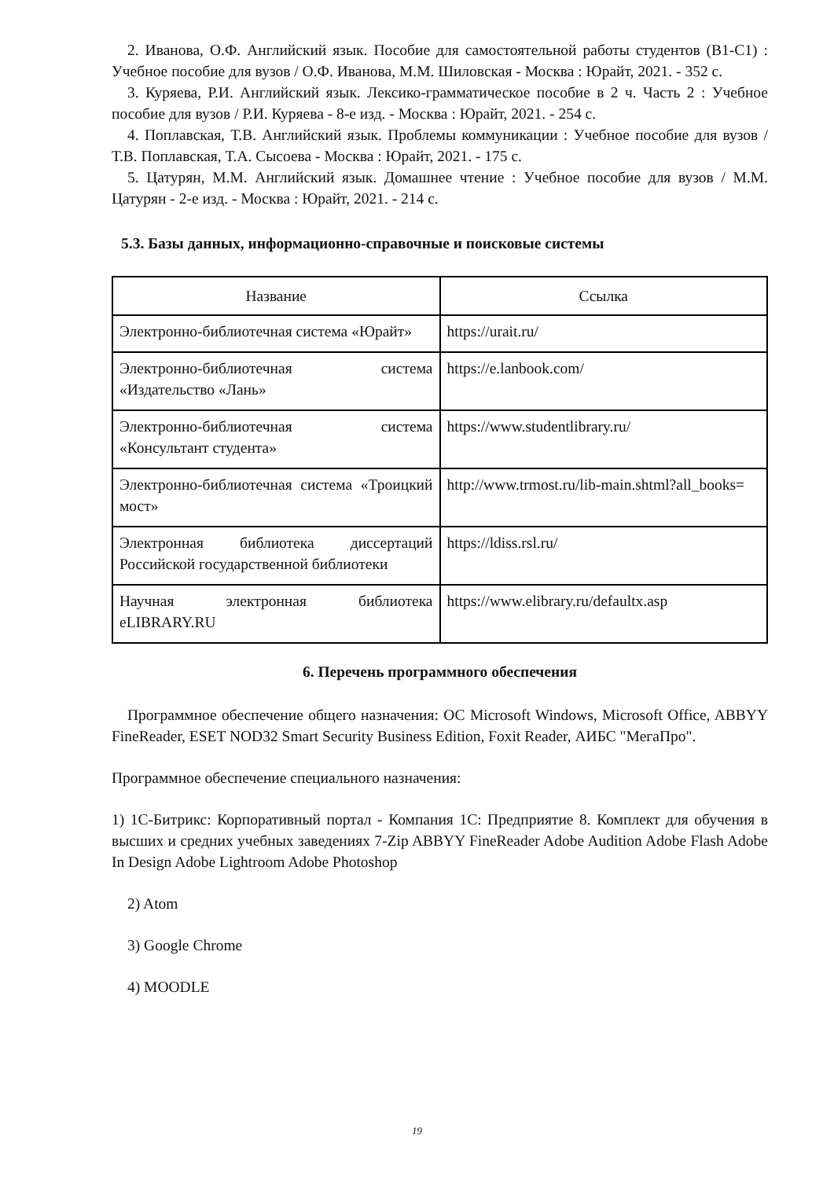2. Иванова, О.Ф. Английский язык. Пособие для самостоятельной работы студентов (B1-C1) : Учебное пособие для вузов / О.Ф. Иванова, М.М. Шиловская - Москва : Юрайт, 2021. - 352 с.
3. Куряева, Р.И. Английский язык. Лексико-грамматическое пособие в 2 ч. Часть 2 : Учебное пособие для вузов / Р.И. Куряева - 8-е изд. - Москва : Юрайт, 2021. - 254 с.
4. Поплавская, Т.В. Английский язык. Проблемы коммуникации : Учебное пособие для вузов / Т.В. Поплавская, Т.А. Сысоева - Москва : Юрайт, 2021. - 175 с.
5. Цатурян, М.М. Английский язык. Домашнее чтение : Учебное пособие для вузов / М.М. Цатурян - 2-е изд. - Москва : Юрайт, 2021. - 214 с.
5.3. Базы данных, информационно-справочные и поисковые системы
| Название | Ссылка |
| --- | --- |
| Электронно-библиотечная система «Юрайт» | https://urait.ru/ |
| Электронно-библиотечная система «Издательство «Лань» | https://e.lanbook.com/ |
| Электронно-библиотечная система «Консультант студента» | https://www.studentlibrary.ru/ |
| Электронно-библиотечная система «Троицкий мост» | http://www.trmost.ru/lib-main.shtml?all_books= |
| Электронная библиотека диссертаций Российской государственной библиотеки | https://ldiss.rsl.ru/ |
| Научная электронная библиотека eLIBRARY.RU | https://www.elibrary.ru/defaultx.asp |
6. Перечень программного обеспечения
Программное обеспечение общего назначения: ОС Microsoft Windows, Microsoft Office, ABBYY FineReader, ESET NOD32 Smart Security Business Edition, Foxit Reader, АИБС "МегаПро".
Программное обеспечение специального назначения:
1) 1С-Битрикс: Корпоративный портал - Компания 1С: Предприятие 8. Комплект для обучения в высших и средних учебных заведениях 7-Zip ABBYY FineReader Adobe Audition Adobe Flash Adobe In Design Adobe Lightroom Adobe Photoshop
2) Atom
3) Google Chrome
4) MOODLE
19